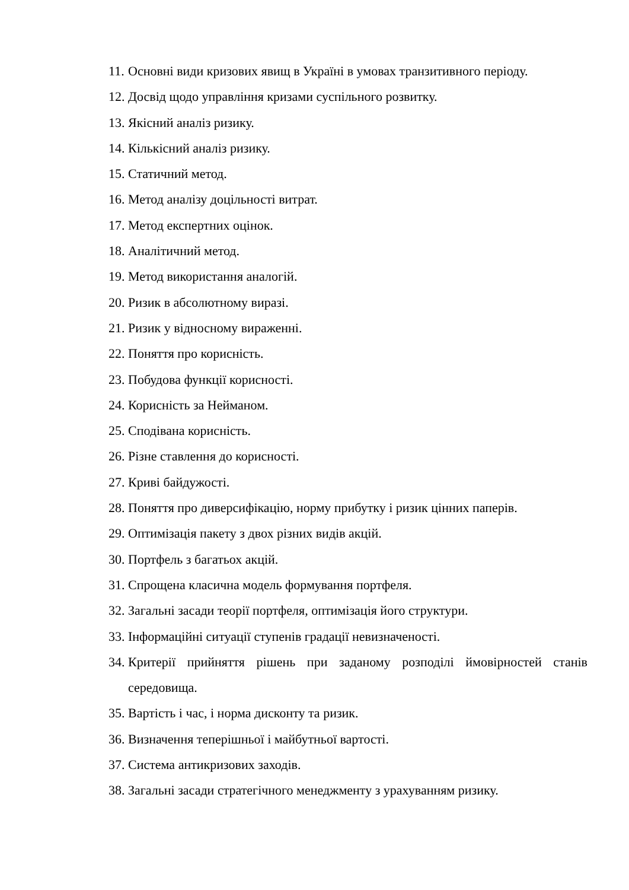11. Основні види кризових явищ в Україні в умовах транзитивного періоду.
12. Досвід щодо управління кризами суспільного розвитку.
13. Якісний аналіз ризику.
14. Кількісний аналіз ризику.
15. Статичний метод.
16. Метод аналізу доцільності витрат.
17. Метод експертних оцінок.
18. Аналітичний метод.
19. Метод використання аналогій.
20. Ризик в абсолютному виразі.
21. Ризик у відносному вираженні.
22. Поняття про корисність.
23. Побудова функції корисності.
24. Корисність за Нейманом.
25. Сподівана корисність.
26. Різне ставлення до корисності.
27. Криві байдужості.
28. Поняття про диверсифікацію, норму прибутку і ризик цінних паперів.
29. Оптимізація пакету з двох різних видів акцій.
30. Портфель з багатьох акцій.
31. Спрощена класична модель формування портфеля.
32. Загальні засади теорії портфеля, оптимізація його структури.
33. Інформаційні ситуації ступенів градації невизначеності.
34. Критерії прийняття рішень при заданому розподілі ймовірностей станів середовища.
35. Вартість і час, і норма дисконту та ризик.
36. Визначення теперішньої і майбутньої вартості.
37. Система антикризових заходів.
38. Загальні засади стратегічного менеджменту з урахуванням ризику.